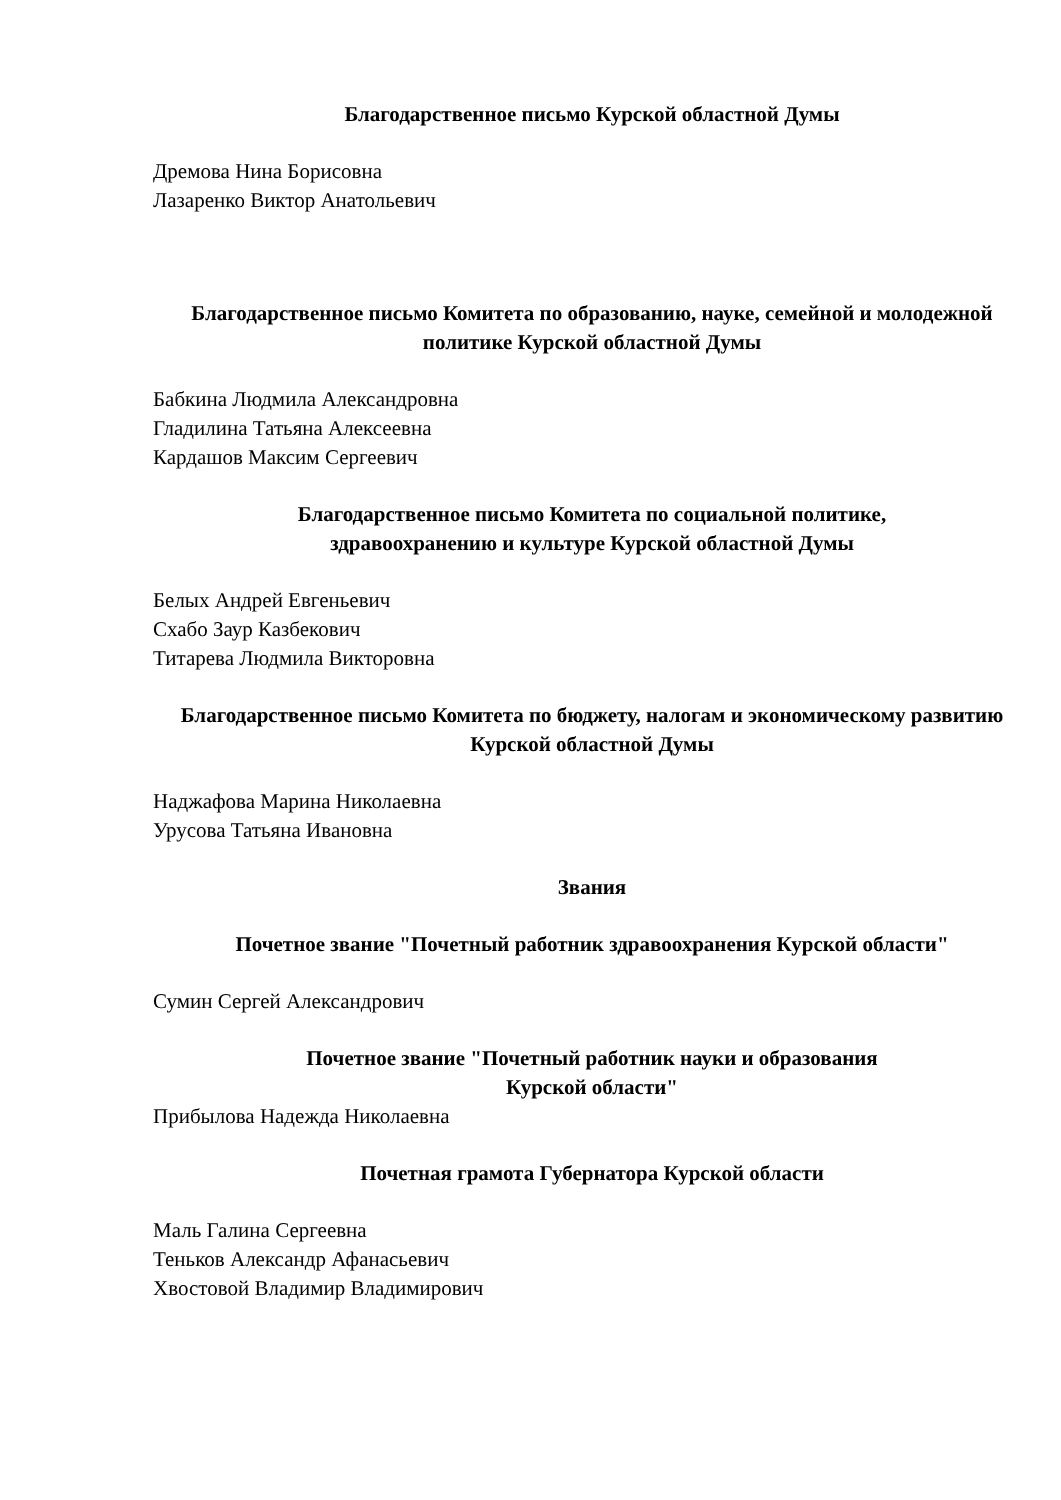Благодарственное письмо Курской областной Думы
Дремова Нина Борисовна
Лазаренко Виктор Анатольевич
Благодарственное письмо Комитета по образованию, науке, семейной и молодежной политике Курской областной Думы
Бабкина Людмила Александровна
Гладилина Татьяна Алексеевна
Кардашов Максим Сергеевич
Благодарственное письмо Комитета по социальной политике,
здравоохранению и культуре Курской областной Думы
Белых Андрей Евгеньевич
Схабо Заур Казбекович
Титарева Людмила Викторовна
Благодарственное письмо Комитета по бюджету, налогам и экономическому развитию Курской областной Думы
Наджафова Марина Николаевна
Урусова Татьяна Ивановна
Звания
Почетное звание "Почетный работник здравоохранения Курской области"
Сумин Сергей Александрович
Почетное звание "Почетный работник науки и образования
Курской области"
Прибылова Надежда Николаевна
Почетная грамота Губернатора Курской области
Маль Галина Сергеевна
Теньков Александр Афанасьевич
Хвостовой Владимир Владимирович